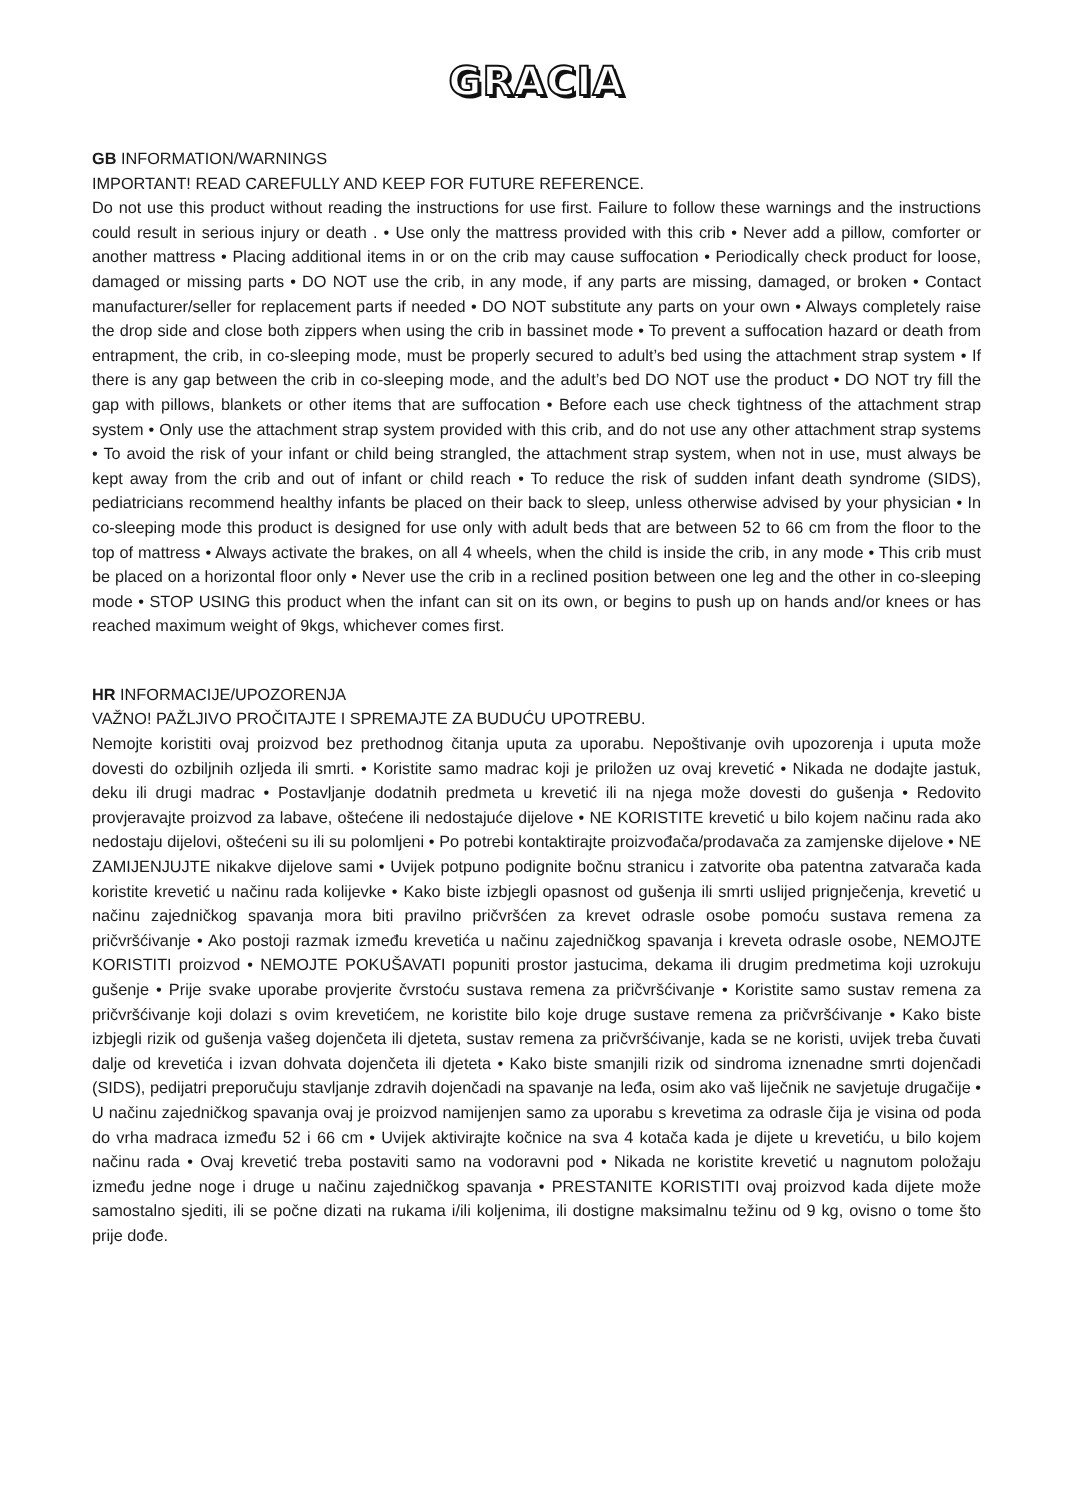GRACIA
GB INFORMATION/WARNINGS
IMPORTANT! READ CAREFULLY AND KEEP FOR FUTURE REFERENCE.
Do not use this product without reading the instructions for use first. Failure to follow these warnings and the instructions could result in serious injury or death . • Use only the mattress provided with this crib • Never add a pillow, comforter or another mattress • Placing additional items in or on the crib may cause suffocation • Periodically check product for loose, damaged or missing parts • DO NOT use the crib, in any mode, if any parts are missing, damaged, or broken • Contact manufacturer/seller for replacement parts if needed • DO NOT substitute any parts on your own • Always completely raise the drop side and close both zippers when using the crib in bassinet mode • To prevent a suffocation hazard or death from entrapment, the crib, in co-sleeping mode, must be properly secured to adult’s bed using the attachment strap system • If there is any gap between the crib in co-sleeping mode, and the adult’s bed DO NOT use the product • DO NOT try fill the gap with pillows, blankets or other items that are suffocation • Before each use check tightness of the attachment strap system • Only use the attachment strap system provided with this crib, and do not use any other attachment strap systems • To avoid the risk of your infant or child being strangled, the attachment strap system, when not in use, must always be kept away from the crib and out of infant or child reach • To reduce the risk of sudden infant death syndrome (SIDS), pediatricians recommend healthy infants be placed on their back to sleep, unless otherwise advised by your physician • In co-sleeping mode this product is designed for use only with adult beds that are between 52 to 66 cm from the floor to the top of mattress • Always activate the brakes, on all 4 wheels, when the child is inside the crib, in any mode • This crib must be placed on a horizontal floor only • Never use the crib in a reclined position between one leg and the other in co-sleeping mode • STOP USING this product when the infant can sit on its own, or begins to push up on hands and/or knees or has reached maximum weight of 9kgs, whichever comes first.
HR INFORMACIJE/UPOZORENJA
VAŽNO! PAŽLJIVO PROČITAJTE I SPREMAJTE ZA BUDUĆU UPOTREBU.
Nemojte koristiti ovaj proizvod bez prethodnog čitanja uputa za uporabu. Nepoštivanje ovih upozorenja i uputa može dovesti do ozbiljnih ozljeda ili smrti. • Koristite samo madrac koji je priložen uz ovaj krevetić • Nikada ne dodajte jastuk, deku ili drugi madrac • Postavljanje dodatnih predmeta u krevetić ili na njega može dovesti do gušenja • Redovito provjeravajte proizvod za labave, oštećene ili nedostajuće dijelove • NE KORISTITE krevetić u bilo kojem načinu rada ako nedostaju dijelovi, oštećeni su ili su polomljeni • Po potrebi kontaktirajte proizvođača/prodavača za zamjenske dijelove • NE ZAMIJENJUJTE nikakve dijelove sami • Uvijek potpuno podignite bočnu stranicu i zatvorite oba patentna zatvarača kada koristite krevetić u načinu rada kolijevke • Kako biste izbjegli opasnost od gušenja ili smrti uslijed prignječenja, krevetić u načinu zajedničkog spavanja mora biti pravilno pričvršćen za krevet odrasle osobe pomoću sustava remena za pričvršćivanje • Ako postoji razmak između krevetića u načinu zajedničkog spavanja i kreveta odrasle osobe, NEMOJTE KORISTITI proizvod • NEMOJTE POKUŠAVATI popuniti prostor jastucima, dekama ili drugim predmetima koji uzrokuju gušenje • Prije svake uporabe provjerite čvrstoću sustava remena za pričvršćivanje • Koristite samo sustav remena za pričvršćivanje koji dolazi s ovim krevetićem, ne koristite bilo koje druge sustave remena za pričvršćivanje • Kako biste izbjegli rizik od gušenja vašeg dojenčeta ili djeteta, sustav remena za pričvršćivanje, kada se ne koristi, uvijek treba čuvati dalje od krevetića i izvan dohvata dojenčeta ili djeteta • Kako biste smanjili rizik od sindroma iznenadne smrti dojenčadi (SIDS), pedijatri preporučuju stavljanje zdravih dojenčadi na spavanje na leđa, osim ako vaš liječnik ne savjetuje drugačije • U načinu zajedničkog spavanja ovaj je proizvod namijenjen samo za uporabu s krevetima za odrasle čija je visina od poda do vrha madraca između 52 i 66 cm • Uvijek aktivirajte kočnice na sva 4 kotača kada je dijete u krevetiću, u bilo kojem načinu rada • Ovaj krevetić treba postaviti samo na vodoravni pod • Nikada ne koristite krevetić u nagnutom položaju između jedne noge i druge u načinu zajedničkog spavanja • PRESTANITE KORISTITI ovaj proizvod kada dijete može samostalno sjediti, ili se počne dizati na rukama i/ili koljenima, ili dostigne maksimalnu težinu od 9 kg, ovisno o tome što prije dođe.